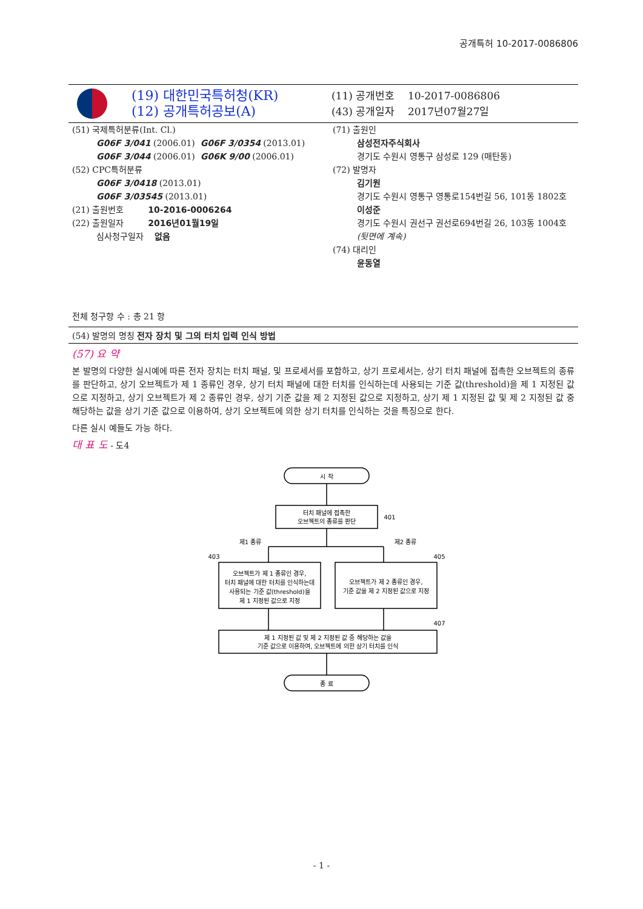공개특허 10-2017-0086806
(19) 대한민국특허청(KR)
(12) 공개특허공보(A)
(11) 공개번호 10-2017-0086806
(43) 공개일자 2017년07월27일
(51) 국제특허분류(Int. Cl.)
G06F 3/041 (2006.01) G06F 3/0354 (2013.01)
G06F 3/044 (2006.01) G06K 9/00 (2006.01)
(52) CPC특허분류
G06F 3/0418 (2013.01)
G06F 3/03545 (2013.01)
(21) 출원번호 10-2016-0006264
(22) 출원일자 2016년01월19일
심사청구일자 없음
전체 청구항 수 : 총 21 항
(71) 출원인
삼성전자주식회사
경기도 수원시 영통구 삼성로 129 (매탄동)
(72) 발명자
김기원
경기도 수원시 영통구 영통로154번길 56, 101동 1802호
이성준
경기도 수원시 권선구 권선로694번길 26, 103동 1004호
(뒷면에 계속)
(74) 대리인
윤동열
(54) 발명의 명칭 전자 장치 및 그의 터치 입력 인식 방법
(57) 요 약
본 발명의 다양한 실시예에 따른 전자 장치는 터치 패널, 및 프로세서를 포함하고, 상기 프로세서는, 상기 터치 패널에 접촉한 오브젝트의 종류를 판단하고, 상기 오브젝트가 제 1 종류인 경우, 상기 터치 패널에 대한 터치를 인식하는데 사용되는 기준 값(threshold)을 제 1 지정된 값으로 지정하고, 상기 오브젝트가 제 2 종류인 경우, 상기 기준 값을 제 2 지정된 값으로 지정하고, 상기 제 1 지정된 값 및 제 2 지정된 값 중 해당하는 값을 상기 기준 값으로 이용하여, 상기 오브젝트에 의한 상기 터치를 인식하는 것을 특징으로 한다.
다른 실시 예들도 가능 하다.
대 표 도 - 도4
시 작
터치 패널에 접촉한
오브젝트의 종류를 판단
401
제1 종류
제2 종류
403
405
오브젝트가 제 1 종류인 경우,
터치 패널에 대한 터치를 인식하는데
사용되는 기준 값(threshold)을
제 1 지정된 값으로 지정
오브젝트가 제 2 종류인 경우,
기준 값을 제 2 지정된 값으로 지정
407
제 1 지정된 값 및 제 2 지정된 값 중 해당하는 값을
기준 값으로 이용하여, 오브젝트에 의한 상기 터치를 인식
종 료
- 1 -